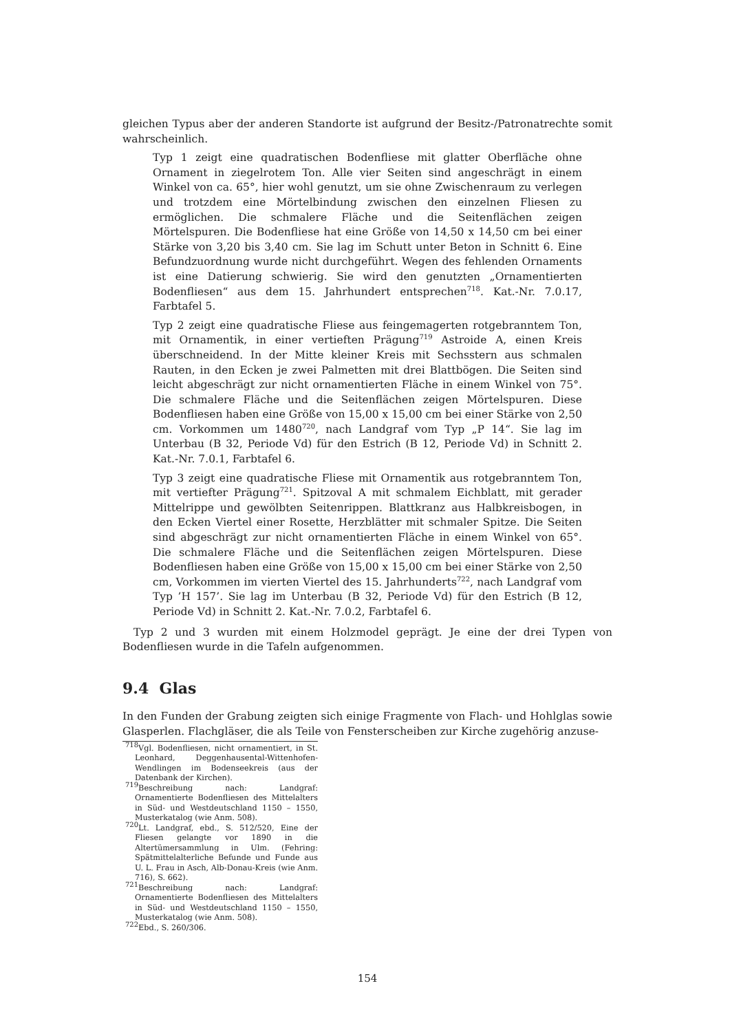gleichen Typus aber der anderen Standorte ist aufgrund der Besitz-/Patronatrechte somit wahrscheinlich.
Typ 1 zeigt eine quadratischen Bodenfliese mit glatter Oberfläche ohne Ornament in ziegelrotem Ton. Alle vier Seiten sind angeschrägt in einem Winkel von ca. 65°, hier wohl genutzt, um sie ohne Zwischenraum zu verlegen und trotzdem eine Mörtelbindung zwischen den einzelnen Fliesen zu ermöglichen. Die schmalere Fläche und die Seitenflächen zeigen Mörtelspuren. Die Bodenfliese hat eine Größe von 14,50 x 14,50 cm bei einer Stärke von 3,20 bis 3,40 cm. Sie lag im Schutt unter Beton in Schnitt 6. Eine Befundzuordnung wurde nicht durchgeführt. Wegen des fehlenden Ornaments ist eine Datierung schwierig. Sie wird den genutzten „Ornamentierten Bodenfliesen“ aus dem 15. Jahrhundert entsprechen<sup>718</sup>. Kat.-Nr. 7.0.17, Farbtafel 5.
Typ 2 zeigt eine quadratische Fliese aus feingemagerten rotgebranntem Ton, mit Ornamentik, in einer vertieften Prägung<sup>719</sup> Astroide A, einen Kreis überschneidend. In der Mitte kleiner Kreis mit Sechsstern aus schmalen Rauten, in den Ecken je zwei Palmetten mit drei Blattbögen. Die Seiten sind leicht abgeschrägt zur nicht ornamentierten Fläche in einem Winkel von 75°. Die schmalere Fläche und die Seitenflächen zeigen Mörtelspuren. Diese Bodenfliesen haben eine Größe von 15,00 x 15,00 cm bei einer Stärke von 2,50 cm. Vorkommen um 1480<sup>720</sup>, nach Landgraf vom Typ „P 14“. Sie lag im Unterbau (B 32, Periode Vd) für den Estrich (B 12, Periode Vd) in Schnitt 2. Kat.-Nr. 7.0.1, Farbtafel 6.
Typ 3 zeigt eine quadratische Fliese mit Ornamentik aus rotgebranntem Ton, mit vertiefter Prägung<sup>721</sup>. Spitzoval A mit schmalem Eichblatt, mit gerader Mittelrippe und gewölbten Seitenrippen. Blattkranz aus Halbkreisbogen, in den Ecken Viertel einer Rosette, Herzblätter mit schmaler Spitze. Die Seiten sind abgeschrägt zur nicht ornamentierten Fläche in einem Winkel von 65°. Die schmalere Fläche und die Seitenflächen zeigen Mörtelspuren. Diese Bodenfliesen haben eine Größe von 15,00 x 15,00 cm bei einer Stärke von 2,50 cm, Vorkommen im vierten Viertel des 15. Jahrhunderts<sup>722</sup>, nach Landgraf vom Typ ’H 157’. Sie lag im Unterbau (B 32, Periode Vd) für den Estrich (B 12, Periode Vd) in Schnitt 2. Kat.-Nr. 7.0.2, Farbtafel 6.
Typ 2 und 3 wurden mit einem Holzmodel geprägt. Je eine der drei Typen von Bodenfliesen wurde in die Tafeln aufgenommen.
9.4 Glas
In den Funden der Grabung zeigten sich einige Fragmente von Flach- und Hohlglas sowie Glasperlen. Flachgläser, die als Teile von Fensterscheiben zur Kirche zugehörig anzuse-
<sup>718</sup> Vgl. Bodenfliesen, nicht ornamentiert, in St. Leonhard, Deggenhausental-Wittenhofen-Wendlingen im Bodenseekreis (aus der Datenbank der Kirchen).
<sup>719</sup> Beschreibung nach: Landgraf: Ornamentierte Bodenfliesen des Mittelalters in Süd- und Westdeutschland 1150 – 1550, Musterkatalog (wie Anm. 508).
<sup>720</sup> Lt. Landgraf, ebd., S. 512/520, Eine der Fliesen gelangte vor 1890 in die Altertümersammlung in Ulm. (Fehring: Spätmittelalterliche Befunde und Funde aus U. L. Frau in Asch, Alb-Donau-Kreis (wie Anm. 716), S. 662).
<sup>721</sup> Beschreibung nach: Landgraf: Ornamentierte Bodenfliesen des Mittelalters in Süd- und Westdeutschland 1150 – 1550, Musterkatalog (wie Anm. 508).
<sup>722</sup> Ebd., S. 260/306.
154